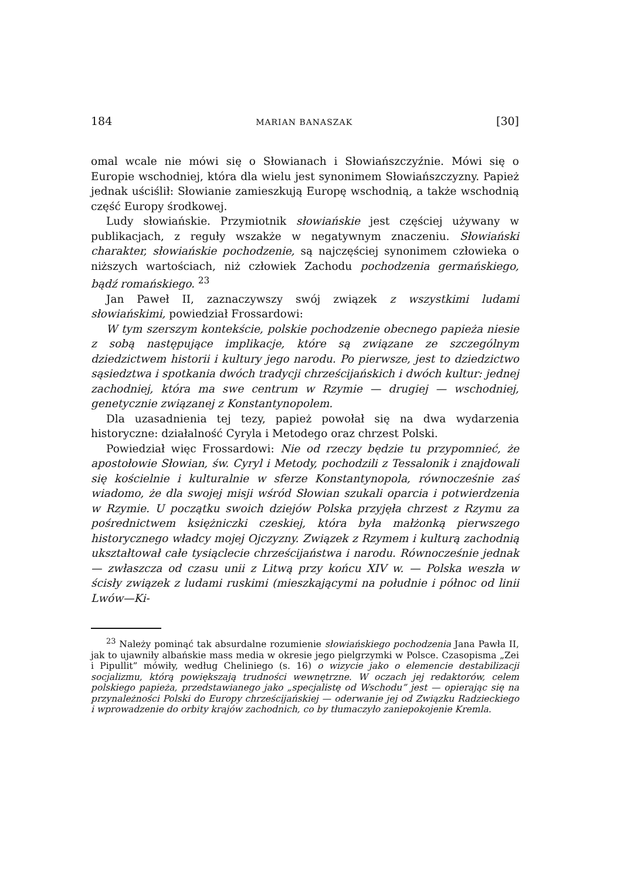184 MARIAN BANASZAK [30]
omal wcale nie mówi się o Słowianach i Słowiańszczyźnie. Mówi się o Europie wschodniej, która dla wielu jest synonimem Słowiańszczyzny. Papież jednak uściślił: Słowianie zamieszkują Europę wschodnią, a także wschodnią część Europy środkowej.
Ludy słowiańskie. Przymiotnik słowiańskie jest częściej używany w publikacjach, z reguły wszakże w negatywnym znaczeniu. Słowiański charakter, słowiańskie pochodzenie, są najczęściej synonimem człowieka o niższych wartościach, niż człowiek Zachodu pochodzenia germańskiego, bądź romańskiego. <sup>23</sup>
Jan Paweł II, zaznaczywszy swój związek z wszystkimi ludami słowiańskimi, powiedział Frossardowi:
W tym szerszym kontekście, polskie pochodzenie obecnego papieża niesie z sobą następujące implikacje, które są związane ze szczególnym dziedzictwem historii i kultury jego narodu. Po pierwsze, jest to dziedzictwo sąsiedztwa i spotkania dwóch tradycji chrześcijańskich i dwóch kultur: jednej zachodniej, która ma swe centrum w Rzymie — drugiej — wschodniej, genetycznie związanej z Konstantynopolem.
Dla uzasadnienia tej tezy, papież powołał się na dwa wydarzenia historyczne: działalność Cyryla i Metodego oraz chrzest Polski.
Powiedział więc Frossardowi: Nie od rzeczy będzie tu przypomnieć, że apostołowie Słowian, św. Cyryl i Metody, pochodzili z Tessalonik i znajdowali się kościelnie i kulturalnie w sferze Konstantynopola, równocześnie zaś wiadomo, że dla swojej misji wśród Słowian szukali oparcia i potwierdzenia w Rzymie. U początku swoich dziejów Polska przyjęła chrzest z Rzymu za pośrednictwem księżniczki czeskiej, która była małżonką pierwszego historycznego władcy mojej Ojczyzny. Związek z Rzymem i kulturą zachodnią ukształtował całe tysiąclecie chrześcijaństwa i narodu. Równocześnie jednak — zwłaszcza od czasu unii z Litwą przy końcu XIV w. — Polska weszła w ścisły związek z ludami ruskimi (mieszkającymi na południe i północ od linii Lwów—Ki-
<sup>23</sup> Należy pominąć tak absurdalne rozumienie słowiańskiego pochodzenia Jana Pawła II, jak to ujawniły albańskie mass media w okresie jego pielgrzymki w Polsce. Czasopisma „Zei i Pipullit” mówiły, według Cheliniego (s. 16) o wizycie jako o elemencie destabilizacji socjalizmu, którą powiększają trudności wewnętrzne. W oczach jej redaktorów, celem polskiego papieża, przedstawianego jako „specjalistę od Wschodu” jest — opierając się na przynależności Polski do Europy chrześcijańskiej — oderwanie jej od Związku Radzieckiego i wprowadzenie do orbity krajów zachodnich, co by tłumaczyło zaniepokojenie Kremla.